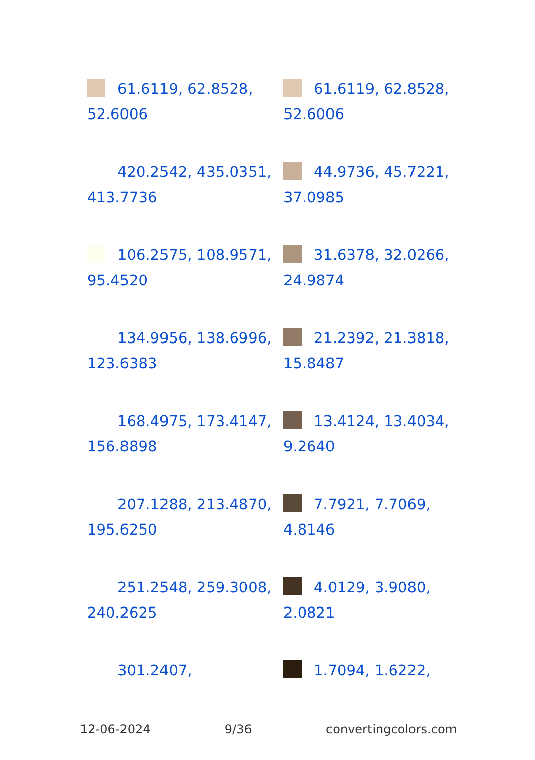61.6119, 62.8528, 52.6006
61.6119, 62.8528, 52.6006
420.2542, 435.0351, 413.7736
44.9736, 45.7221, 37.0985
106.2575, 108.9571, 95.4520
31.6378, 32.0266, 24.9874
134.9956, 138.6996, 123.6383
21.2392, 21.3818, 15.8487
168.4975, 173.4147, 156.8898
13.4124, 13.4034, 9.2640
207.1288, 213.4870, 195.6250
7.7921, 7.7069, 4.8146
251.2548, 259.3008, 240.2625
4.0129, 3.9080, 2.0821
301.2407,
1.7094, 1.6222,
12-06-2024 9/36 convertingcolors.com